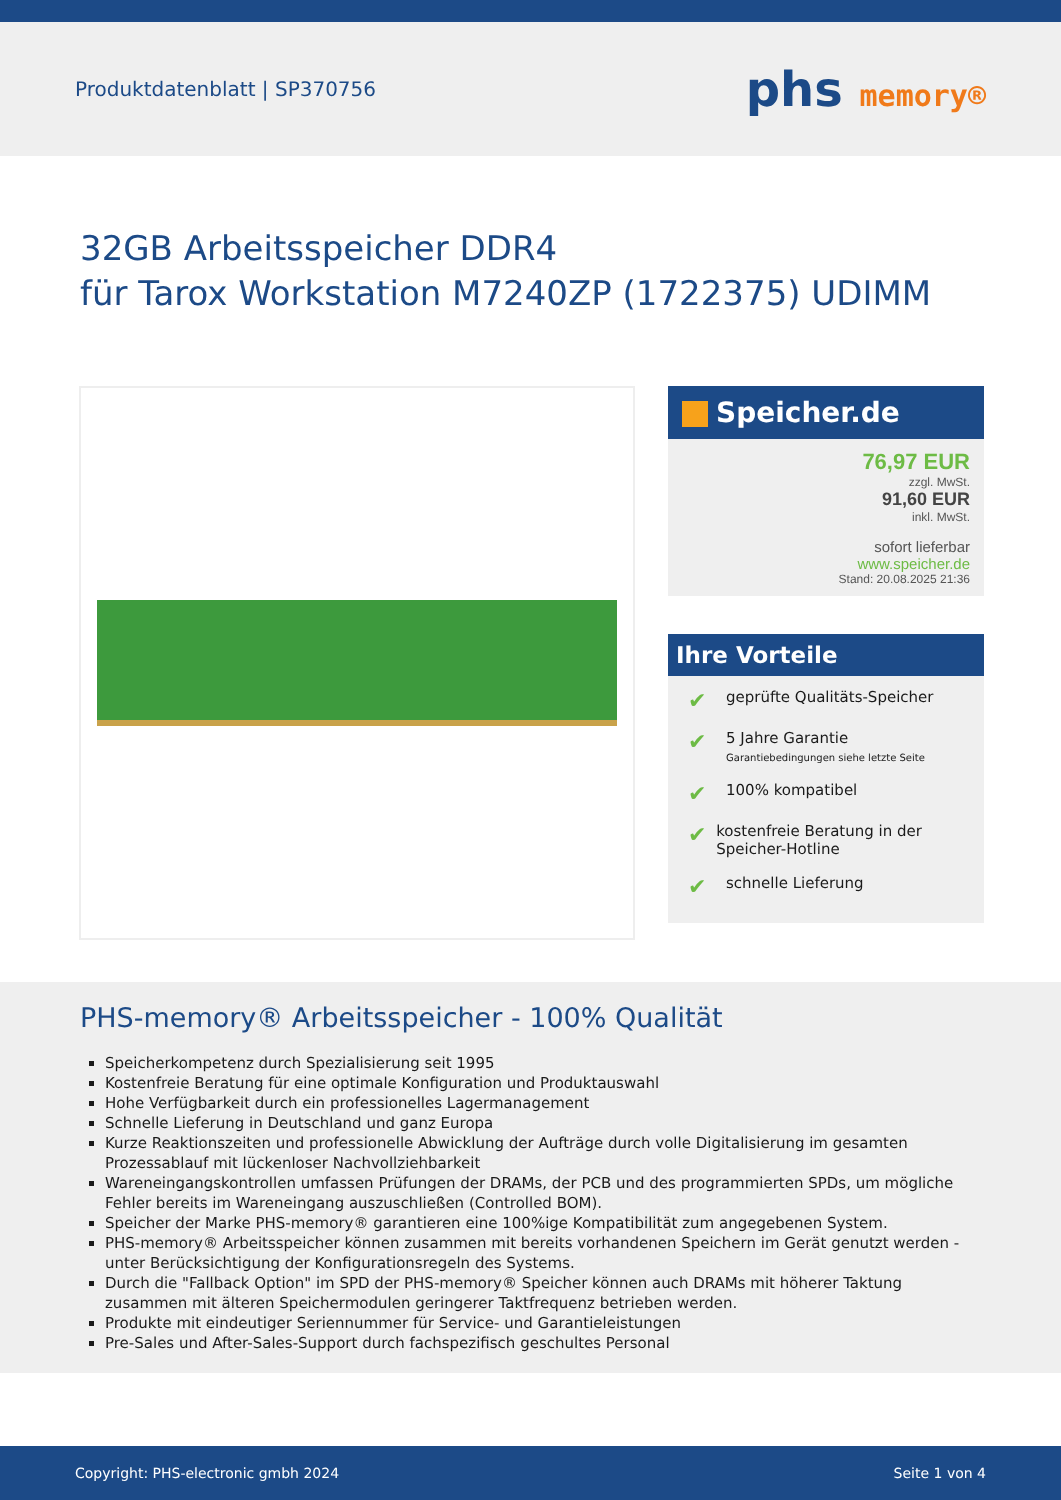Produktdatenblatt | SP370756
phs memory®
32GB Arbeitsspeicher DDR4
für Tarox Workstation M7240ZP (1722375) UDIMM
Speicher.de
76,97 EUR
zzgl. MwSt.
91,60 EUR
inkl. MwSt.
sofort lieferbar
www.speicher.de
Stand: 20.08.2025 21:36
Ihre Vorteile
✔ geprüfte Qualitäts-Speicher
✔ 5 Jahre Garantie
Garantiebedingungen siehe letzte Seite
✔ 100% kompatibel
✔ kostenfreie Beratung in der Speicher-Hotline
✔ schnelle Lieferung
PHS-memory® Arbeitsspeicher - 100% Qualität
Speicherkompetenz durch Spezialisierung seit 1995
Kostenfreie Beratung für eine optimale Konfiguration und Produktauswahl
Hohe Verfügbarkeit durch ein professionelles Lagermanagement
Schnelle Lieferung in Deutschland und ganz Europa
Kurze Reaktionszeiten und professionelle Abwicklung der Aufträge durch volle Digitalisierung im gesamten Prozessablauf mit lückenloser Nachvollziehbarkeit
Wareneingangskontrollen umfassen Prüfungen der DRAMs, der PCB und des programmierten SPDs, um mögliche Fehler bereits im Wareneingang auszuschließen (Controlled BOM).
Speicher der Marke PHS-memory® garantieren eine 100%ige Kompatibilität zum angegebenen System.
PHS-memory® Arbeitsspeicher können zusammen mit bereits vorhandenen Speichern im Gerät genutzt werden - unter Berücksichtigung der Konfigurationsregeln des Systems.
Durch die "Fallback Option" im SPD der PHS-memory® Speicher können auch DRAMs mit höherer Taktung zusammen mit älteren Speichermodulen geringerer Taktfrequenz betrieben werden.
Produkte mit eindeutiger Seriennummer für Service- und Garantieleistungen
Pre-Sales und After-Sales-Support durch fachspezifisch geschultes Personal
Copyright: PHS-electronic gmbh 2024 Seite 1 von 4